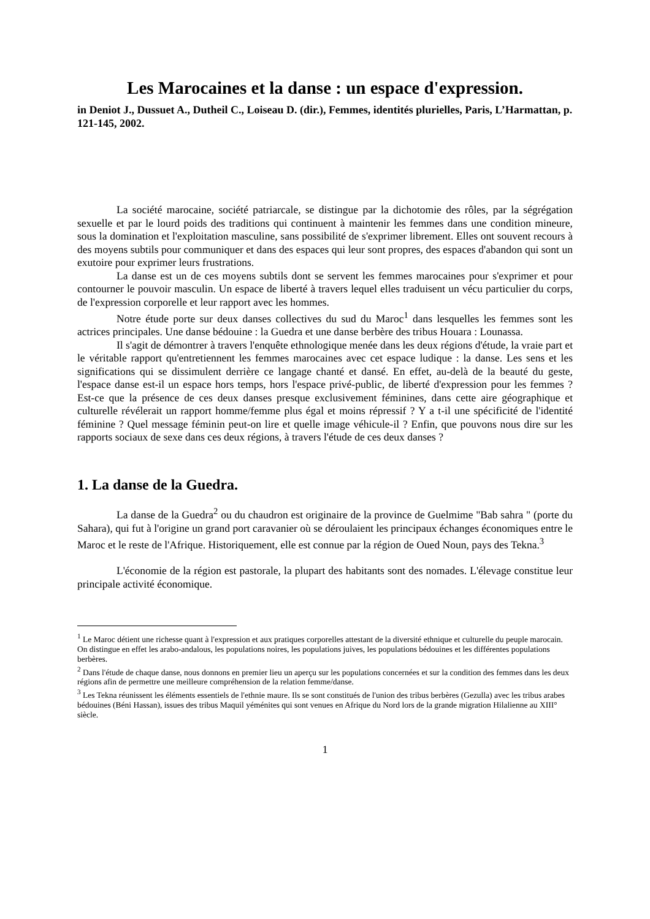Les Marocaines et la danse : un espace d'expression.
in Deniot J., Dussuet A., Dutheil C., Loiseau D. (dir.), Femmes, identités plurielles, Paris, L’Harmattan, p. 121-145, 2002.
La société marocaine, société patriarcale, se distingue par la dichotomie des rôles, par la ségrégation sexuelle et par le lourd poids des traditions qui continuent à maintenir les femmes dans une condition mineure, sous la domination et l'exploitation masculine, sans possibilité de s'exprimer librement. Elles ont souvent recours à des moyens subtils pour communiquer et dans des espaces qui leur sont propres, des espaces d'abandon qui sont un exutoire pour exprimer leurs frustrations.
La danse est un de ces moyens subtils dont se servent les femmes marocaines pour s'exprimer et pour contourner le pouvoir masculin. Un espace de liberté à travers lequel elles traduisent un vécu particulier du corps, de l'expression corporelle et leur rapport avec les hommes.
Notre étude porte sur deux danses collectives du sud du Maroc<sup>1</sup> dans lesquelles les femmes sont les actrices principales. Une danse bédouine : la Guedra et une danse berbère des tribus Houara : Lounassa.
Il s'agit de démontrer à travers l'enquête ethnologique menée dans les deux régions d'étude, la vraie part et le véritable rapport qu'entretiennent les femmes marocaines avec cet espace ludique : la danse. Les sens et les significations qui se dissimulent derrière ce langage chanté et dansé. En effet, au-delà de la beauté du geste, l'espace danse est-il un espace hors temps, hors l'espace privé-public, de liberté d'expression pour les femmes ? Est-ce que la présence de ces deux danses presque exclusivement féminines, dans cette aire géographique et culturelle révélerait un rapport homme/femme plus égal et moins répressif ? Y a t-il une spécificité de l'identité féminine ? Quel message féminin peut-on lire et quelle image véhicule-il ? Enfin, que pouvons nous dire sur les rapports sociaux de sexe dans ces deux régions, à travers l'étude de ces deux danses ?
1. La danse de la Guedra.
La danse de la Guedra<sup>2</sup> ou du chaudron est originaire de la province de Guelmime "Bab sahra " (porte du Sahara), qui fut à l'origine un grand port caravanier où se déroulaient les principaux échanges économiques entre le Maroc et le reste de l'Afrique. Historiquement, elle est connue par la région de Oued Noun, pays des Tekna.<sup>3</sup>
L'économie de la région est pastorale, la plupart des habitants sont des nomades. L'élevage constitue leur principale activité économique.
<sup>1</sup> Le Maroc détient une richesse quant à l'expression et aux pratiques corporelles attestant de la diversité ethnique et culturelle du peuple marocain. On distingue en effet les arabo-andalous, les populations noires, les populations juives, les populations bédouines et les différentes populations berbères.
<sup>2</sup> Dans l'étude de chaque danse, nous donnons en premier lieu un aperçu sur les populations concernées et sur la condition des femmes dans les deux régions afin de permettre une meilleure compréhension de la relation femme/danse.
<sup>3</sup> Les Tekna réunissent les éléments essentiels de l'ethnie maure. Ils se sont constitués de l'union des tribus berbères (Gezulla) avec les tribus arabes bédouines (Béni Hassan), issues des tribus Maquil yéménites qui sont venues en Afrique du Nord lors de la grande migration Hilalienne au XIII° siècle.
1